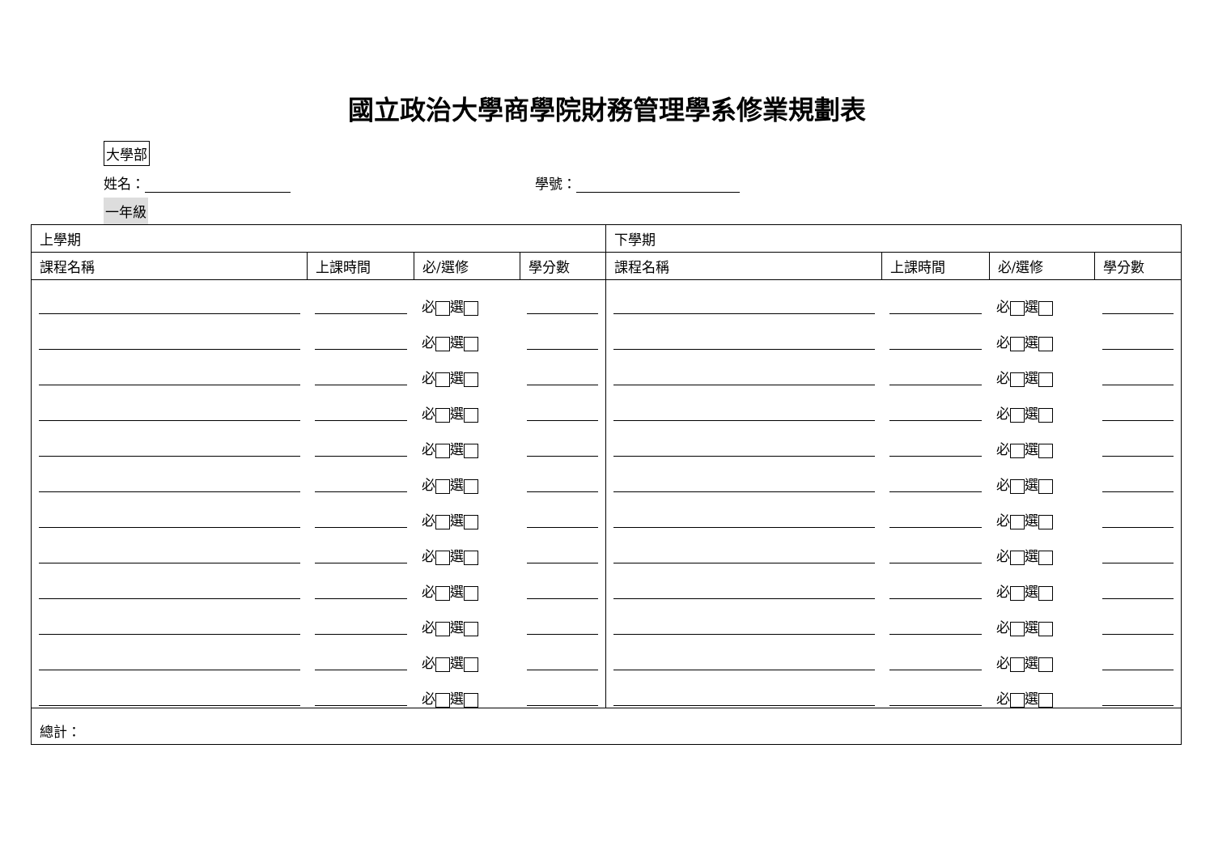國立政治大學商學院財務管理學系修業規劃表
大學部
姓名： 學號：
一年級
| 上學期 | | | | 下學期 | | | |
| 課程名稱 | 上課時間 | 必/選修 | 學分數 | 課程名稱 | 上課時間 | 必/選修 | 學分數 |
| | | 必 選 | | | | 必 選 | |
| | | 必 選 | | | | 必 選 | |
| | | 必 選 | | | | 必 選 | |
| | | 必 選 | | | | 必 選 | |
| | | 必 選 | | | | 必 選 | |
| | | 必 選 | | | | 必 選 | |
| | | 必 選 | | | | 必 選 | |
| | | 必 選 | | | | 必 選 | |
| | | 必 選 | | | | 必 選 | |
| | | 必 選 | | | | 必 選 | |
| | | 必 選 | | | | 必 選 | |
| | | 必 選 | | | | 必 選 | |
| 總計： | | | | | | | |